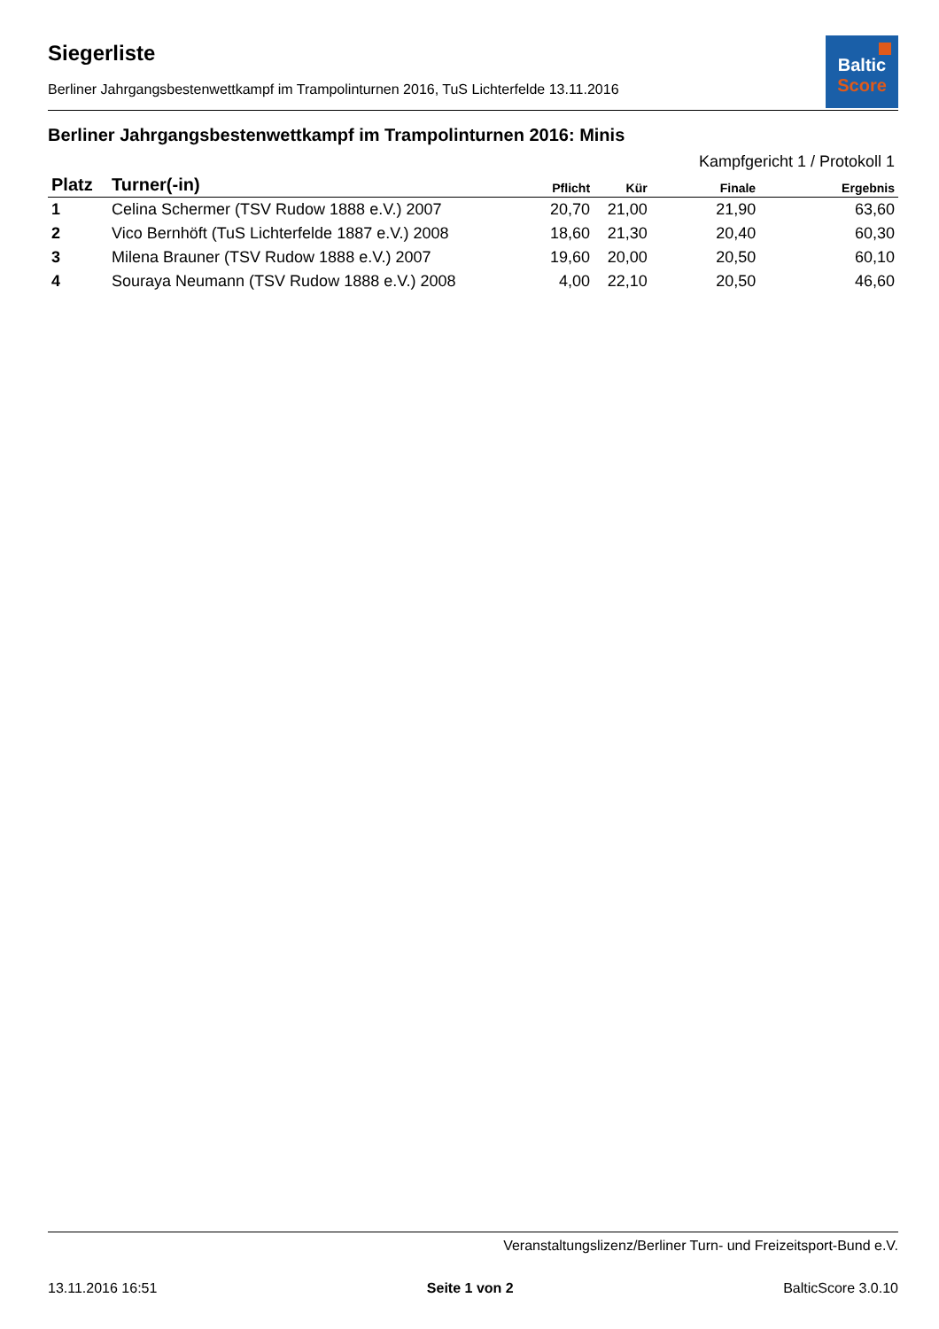Baltic
Score
Siegerliste
Berliner Jahrgangsbestenwettkampf im Trampolinturnen 2016, TuS Lichterfelde 13.11.2016
Berliner Jahrgangsbestenwettkampf im Trampolinturnen 2016: Minis
| | | | | Kampfgericht 1 / Protokoll 1 | |
| --- | --- | --- | --- | --- | --- |
| Platz | Turner(-in) | Pflicht | Kür | Finale | Ergebnis |
| 1 | Celina Schermer (TSV Rudow 1888 e.V.) 2007 | 20,70 | 21,00 | 21,90 | 63,60 |
| 2 | Vico Bernhöft (TuS Lichterfelde 1887 e.V.) 2008 | 18,60 | 21,30 | 20,40 | 60,30 |
| 3 | Milena Brauner (TSV Rudow 1888 e.V.) 2007 | 19,60 | 20,00 | 20,50 | 60,10 |
| 4 | Souraya Neumann (TSV Rudow 1888 e.V.) 2008 | 4,00 | 22,10 | 20,50 | 46,60 |
Veranstaltungslizenz/Berliner Turn- und Freizeitsport-Bund e.V.
13.11.2016 16:51 Seite 1 von 2 BalticScore 3.0.10